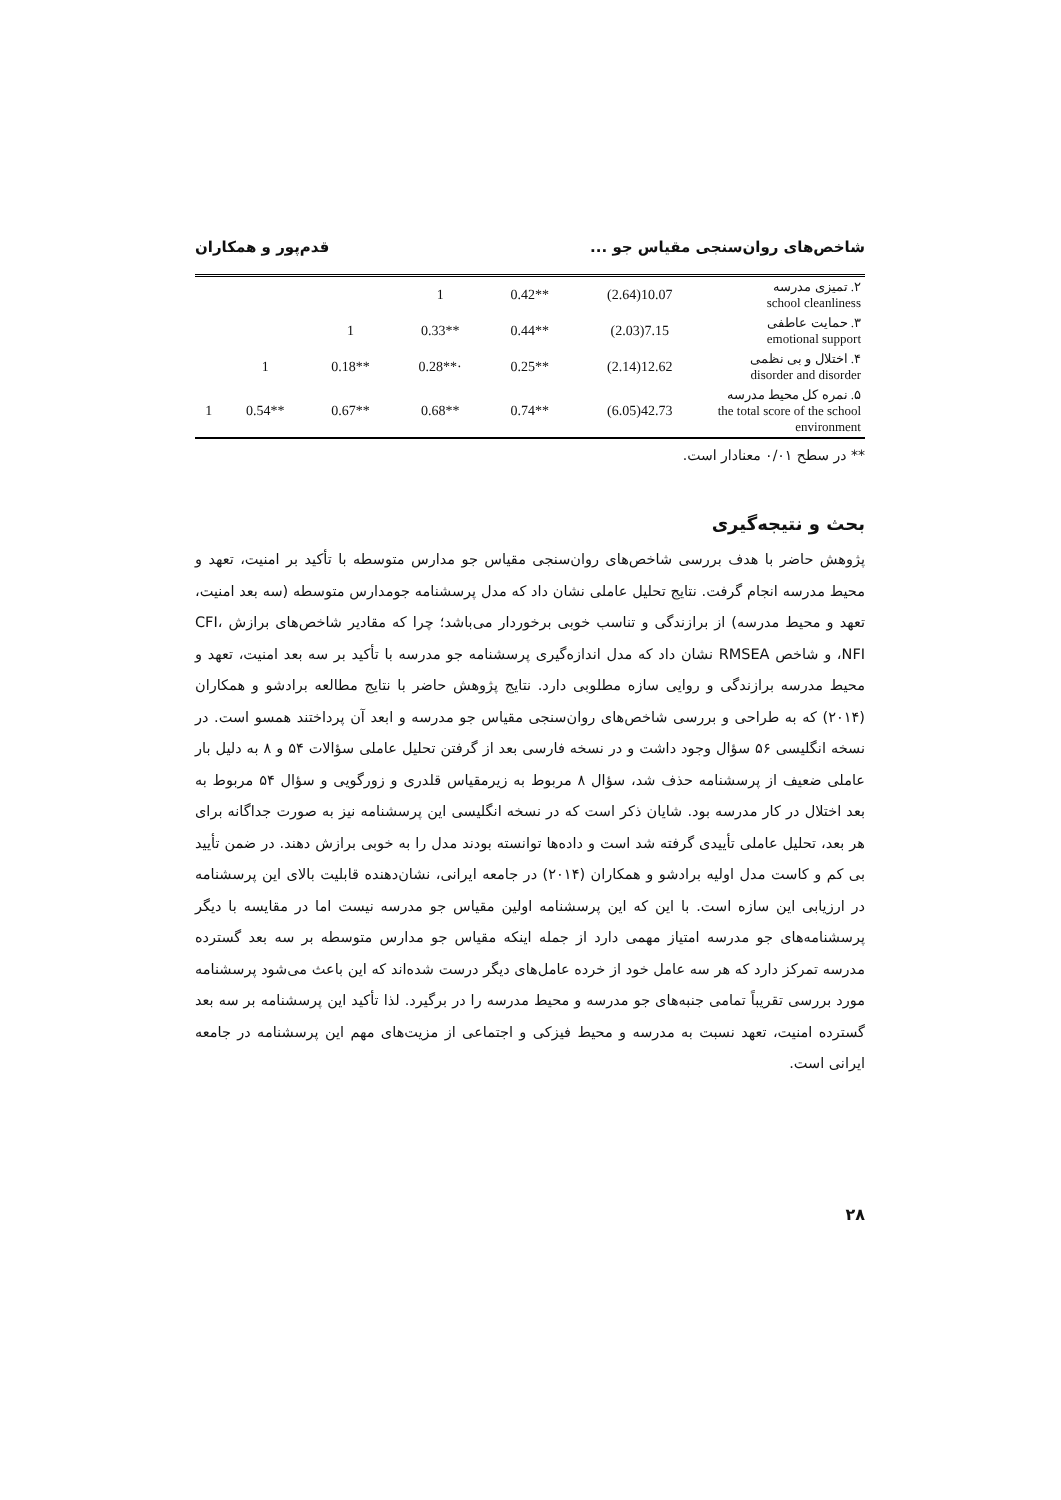شاخص‌های روان‌سنجی مقیاس جو ... قدم‌پور و همکاران
| ۲. تمیزی مدرسه school cleanliness | 10.07(2.64) | **0.42 | 1 | | | |
| ۳. حمایت عاطفی emotional support | 7.15(2.03) | **0.44 | **0.33 | 1 | | |
| ۴. اختلال و بی نظمی disorder and disorder | 12.62(2.14) | **0.25 | ·**0.28 | **0.18 | 1 | |
| ۵. نمره کل محیط مدرسه the total score of the school environment | 42.73(6.05) | **0.74 | **0.68 | **0.67 | **0.54 | 1 |
** در سطح ۰/۰۱ معنادار است.
بحث و نتیجه‌گیری
پژوهش حاضر با هدف بررسی شاخص‌های روان‌سنجی مقیاس جو مدارس متوسطه با تأکید بر امنیت، تعهد و محیط مدرسه انجام گرفت. نتایج تحلیل عاملی نشان داد که مدل پرسشنامه جومدارس متوسطه (سه بعد امنیت، تعهد و محیط مدرسه) از برازندگی و تناسب خوبی برخوردار می‌باشد؛ چرا که مقادیر شاخص‌های برازش CFI، NFI، و شاخص RMSEA نشان داد که مدل اندازه‌گیری پرسشنامه جو مدرسه با تأکید بر سه بعد امنیت، تعهد و محیط مدرسه برازندگی و روایی سازه مطلوبی دارد. نتایج پژوهش حاضر با نتایج مطالعه برادشو و همکاران (۲۰۱۴) که به طراحی و بررسی شاخص‌های روان‌سنجی مقیاس جو مدرسه و ابعد آن پرداختند همسو است. در نسخه انگلیسی ۵۶ سؤال وجود داشت و در نسخه فارسی بعد از گرفتن تحلیل عاملی سؤالات ۵۴ و ۸ به دلیل بار عاملی ضعیف از پرسشنامه حذف شد، سؤال ۸ مربوط به زیرمقیاس قلدری و زورگویی و سؤال ۵۴ مربوط به بعد اختلال در کار مدرسه بود. شایان ذکر است که در نسخه انگلیسی این پرسشنامه نیز به صورت جداگانه برای هر بعد، تحلیل عاملی تأییدی گرفته شد است و داده‌ها توانسته بودند مدل را به خوبی برازش دهند. در ضمن تأیید بی کم و کاست مدل اولیه برادشو و همکاران (۲۰۱۴) در جامعه ایرانی، نشان‌دهنده قابلیت بالای این پرسشنامه در ارزیابی این سازه است. با این که این پرسشنامه اولین مقیاس جو مدرسه نیست اما در مقایسه با دیگر پرسشنامه‌های جو مدرسه امتیاز مهمی دارد از جمله اینکه مقیاس جو مدارس متوسطه بر سه بعد گسترده مدرسه تمرکز دارد که هر سه عامل خود از خرده عامل‌های دیگر درست شده‌اند که این باعث می‌شود پرسشنامه مورد بررسی تقریباً تمامی جنبه‌های جو مدرسه و محیط مدرسه را در برگیرد. لذا تأکید این پرسشنامه بر سه بعد گسترده امنیت، تعهد نسبت به مدرسه و محیط فیزکی و اجتماعی از مزیت‌های مهم این پرسشنامه در جامعه ایرانی است.
۲۸